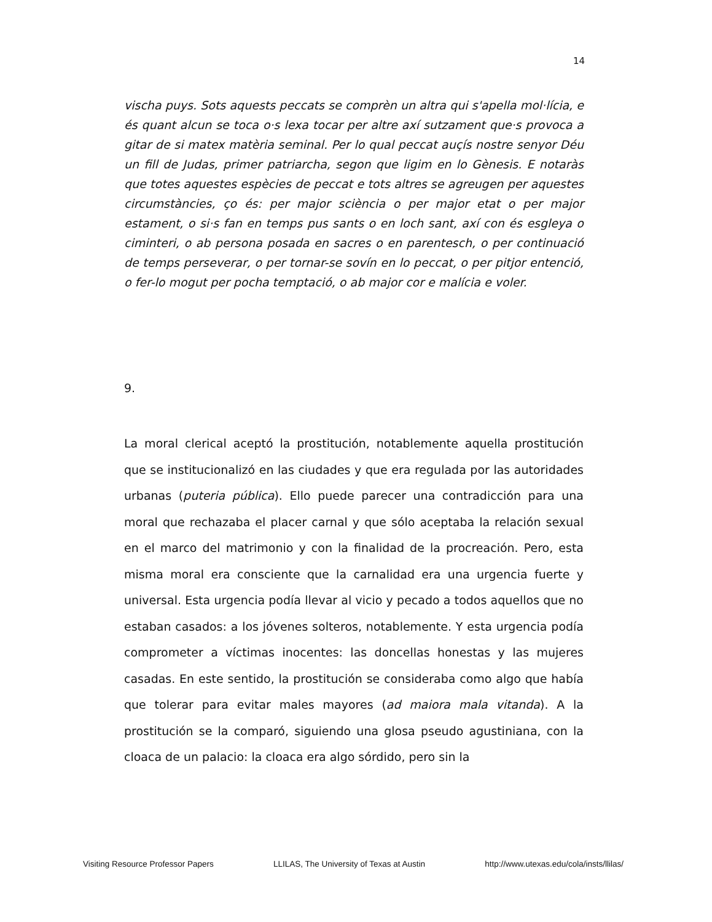14
vischa puys. Sots aquests peccats se comprèn un altra qui s'apella mol·lícia, e és quant alcun se toca o·s lexa tocar per altre axí sutzament que·s provoca a gitar de si matex matèria seminal. Per lo qual peccat auçís nostre senyor Déu un fill de Judas, primer patriarcha, segon que ligim en lo Gènesis. E notaràs que totes aquestes espècies de peccat e tots altres se agreugen per aquestes circumstàncies, ço és: per major sciència o per major etat o per major estament, o si·s fan en temps pus sants o en loch sant, axí con és esgleya o ciminteri, o ab persona posada en sacres o en parentesch, o per continuació de temps perseverar, o per tornar-se sovín en lo peccat, o per pitjor entenció, o fer-lo mogut per pocha temptació, o ab major cor e malícia e voler.
9.
La moral clerical aceptó la prostitución, notablemente aquella prostitución que se institucionalizó en las ciudades y que era regulada por las autoridades urbanas (puteria pública). Ello puede parecer una contradicción para una moral que rechazaba el placer carnal y que sólo aceptaba la relación sexual en el marco del matrimonio y con la finalidad de la procreación. Pero, esta misma moral era consciente que la carnalidad era una urgencia fuerte y universal. Esta urgencia podía llevar al vicio y pecado a todos aquellos que no estaban casados: a los jóvenes solteros, notablemente. Y esta urgencia podía comprometer a víctimas inocentes: las doncellas honestas y las mujeres casadas. En este sentido, la prostitución se consideraba como algo que había que tolerar para evitar males mayores (ad maiora mala vitanda). A la prostitución se la comparó, siguiendo una glosa pseudo agustiniana, con la cloaca de un palacio: la cloaca era algo sórdido, pero sin la
Visiting Resource Professor Papers LLILAS, The University of Texas at Austin http://www.utexas.edu/cola/insts/llilas/